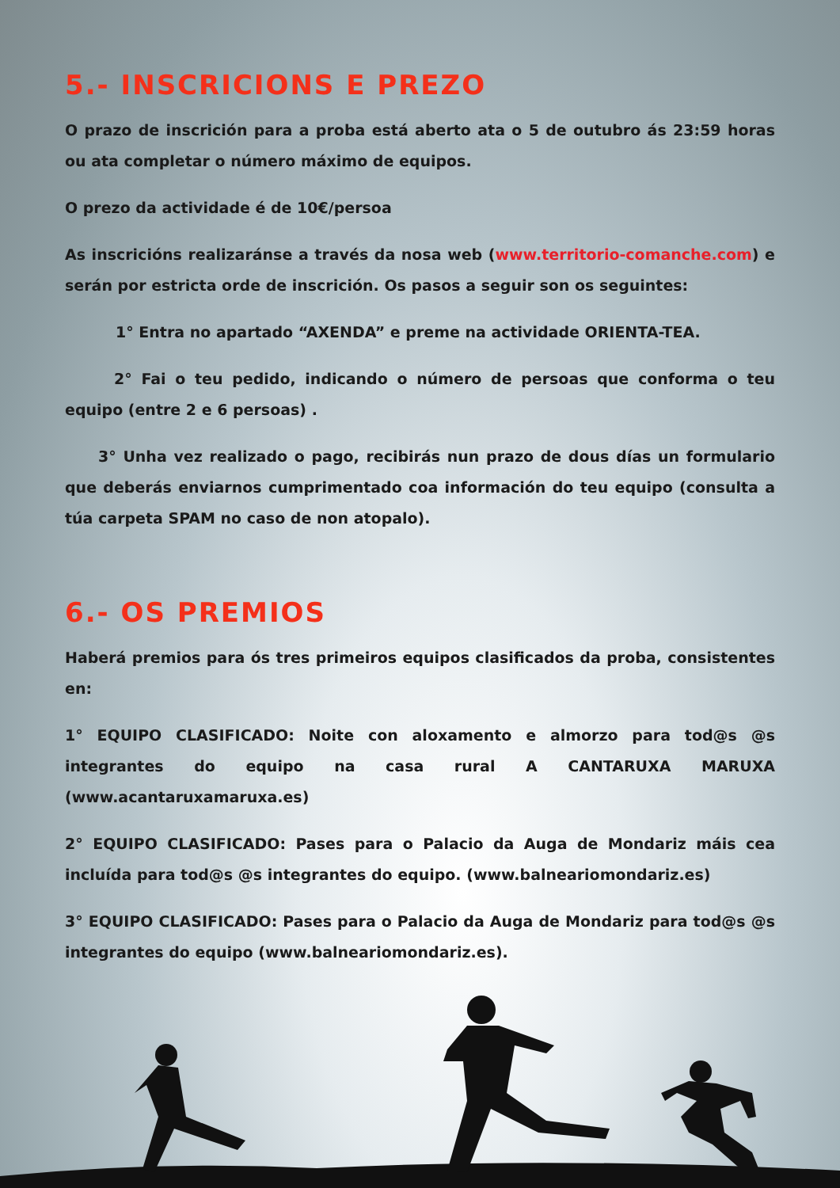5.- INSCRICIONS E PREZO
O prazo de inscrición para a proba está aberto ata o 5 de outubro ás 23:59 horas ou ata completar o número máximo de equipos.
O prezo da actividade é de 10€/persoa
As inscricións realizaránse a través da nosa web (www.territorio-comanche.com) e serán por estricta orde de inscrición. Os pasos a seguir son os seguintes:
1° Entra no apartado “AXENDA” e preme na actividade ORIENTA-TEA.
2° Fai o teu pedido, indicando o número de persoas que conforma o teu equipo (entre 2 e 6 persoas) .
3° Unha vez realizado o pago, recibirás nun prazo de dous días un formulario que deberás enviarnos cumprimentado coa información do teu equipo (consulta a túa carpeta SPAM no caso de non atopalo).
6.- OS PREMIOS
Haberá premios para ós tres primeiros equipos clasificados da proba, consistentes en:
1° EQUIPO CLASIFICADO: Noite con aloxamento e almorzo para tod@s @s integrantes do equipo na casa rural A CANTARUXA MARUXA (www.acantaruxamaruxa.es)
2° EQUIPO CLASIFICADO: Pases para o Palacio da Auga de Mondariz máis cea incluída para tod@s @s integrantes do equipo. (www.balneariomondariz.es)
3° EQUIPO CLASIFICADO: Pases para o Palacio da Auga de Mondariz para tod@s @s integrantes do equipo (www.balneariomondariz.es).